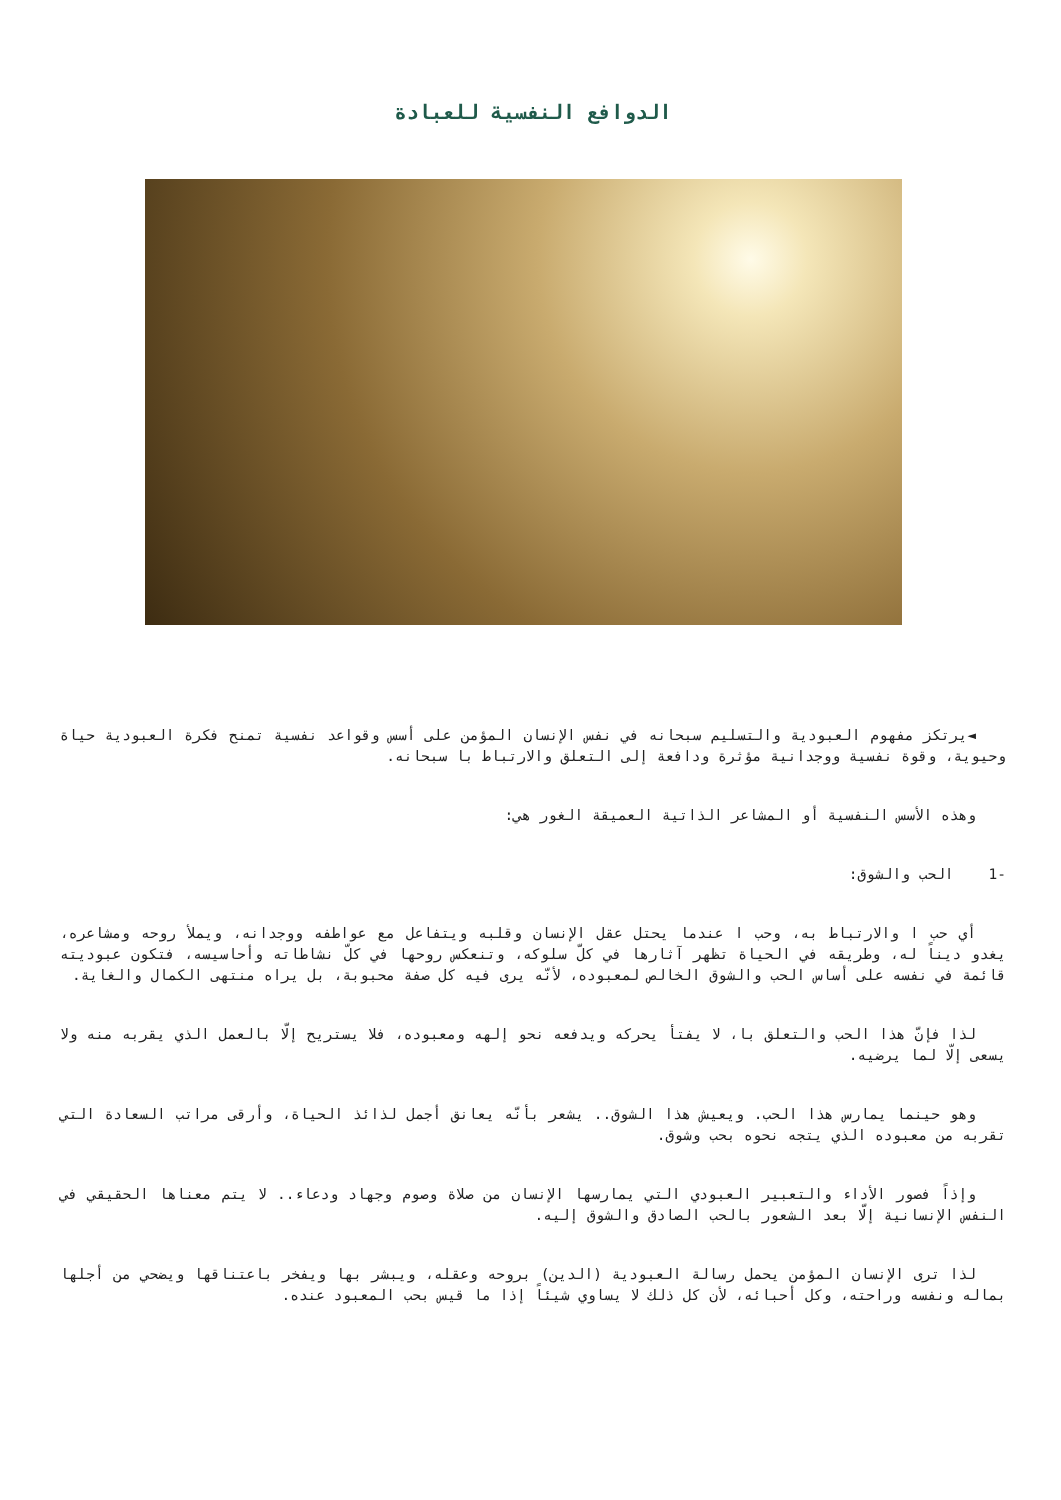الدوافع النفسية للعبادة
◄يرتكز مفهوم العبودية والتسليم سبحانه في نفس الإنسان المؤمن على أسس وقواعد نفسية تمنح فكرة العبودية حياة وحيوية، وقوة نفسية ووجدانية مؤثرة ودافعة إلى التعلق والارتباط با سبحانه.
وهذه الأسس النفسية أو المشاعر الذاتية العميقة الغور هي:
-1 الحب والشوق:
أي حب ا والارتباط به، وحب ا عندما يحتل عقل الإنسان وقلبه ويتفاعل مع عواطفه ووجدانه، ويملأ روحه ومشاعره، يغدو ديناً له، وطريقه في الحياة تظهر آثارها في كلّ سلوكه، وتنعكس روحها في كلّ نشاطاته وأحاسيسه، فتكون عبوديته قائمة في نفسه على أساس الحب والشوق الخالص لمعبوده، لأنّه يرى فيه كل صفة محبوبة، بل يراه منتهى الكمال والغاية.
لذا فإنّ هذا الحب والتعلق با، لا يفتأ يحركه ويدفعه نحو إلهه ومعبوده، فلا يستريح إلّا بالعمل الذي يقربه منه ولا يسعى إلّا لما يرضيه.
وهو حينما يمارس هذا الحب. ويعيش هذا الشوق.. يشعر بأنّه يعانق أجمل لذائذ الحياة، وأرقى مراتب السعادة التي تقربه من معبوده الذي يتجه نحوه بحب وشوق.
وإذاً فصور الأداء والتعبير العبودي التي يمارسها الإنسان من صلاة وصوم وجهاد ودعاء.. لا يتم معناها الحقيقي في النفس الإنسانية إلّا بعد الشعور بالحب الصادق والشوق إليه.
لذا ترى الإنسان المؤمن يحمل رسالة العبودية (الدين) بروحه وعقله، ويبشر بها ويفخر باعتناقها ويضحي من أجلها بماله ونفسه وراحته، وكل أحبائه، لأن كل ذلك لا يساوي شيئاً إذا ما قيس بحب المعبود عنده.